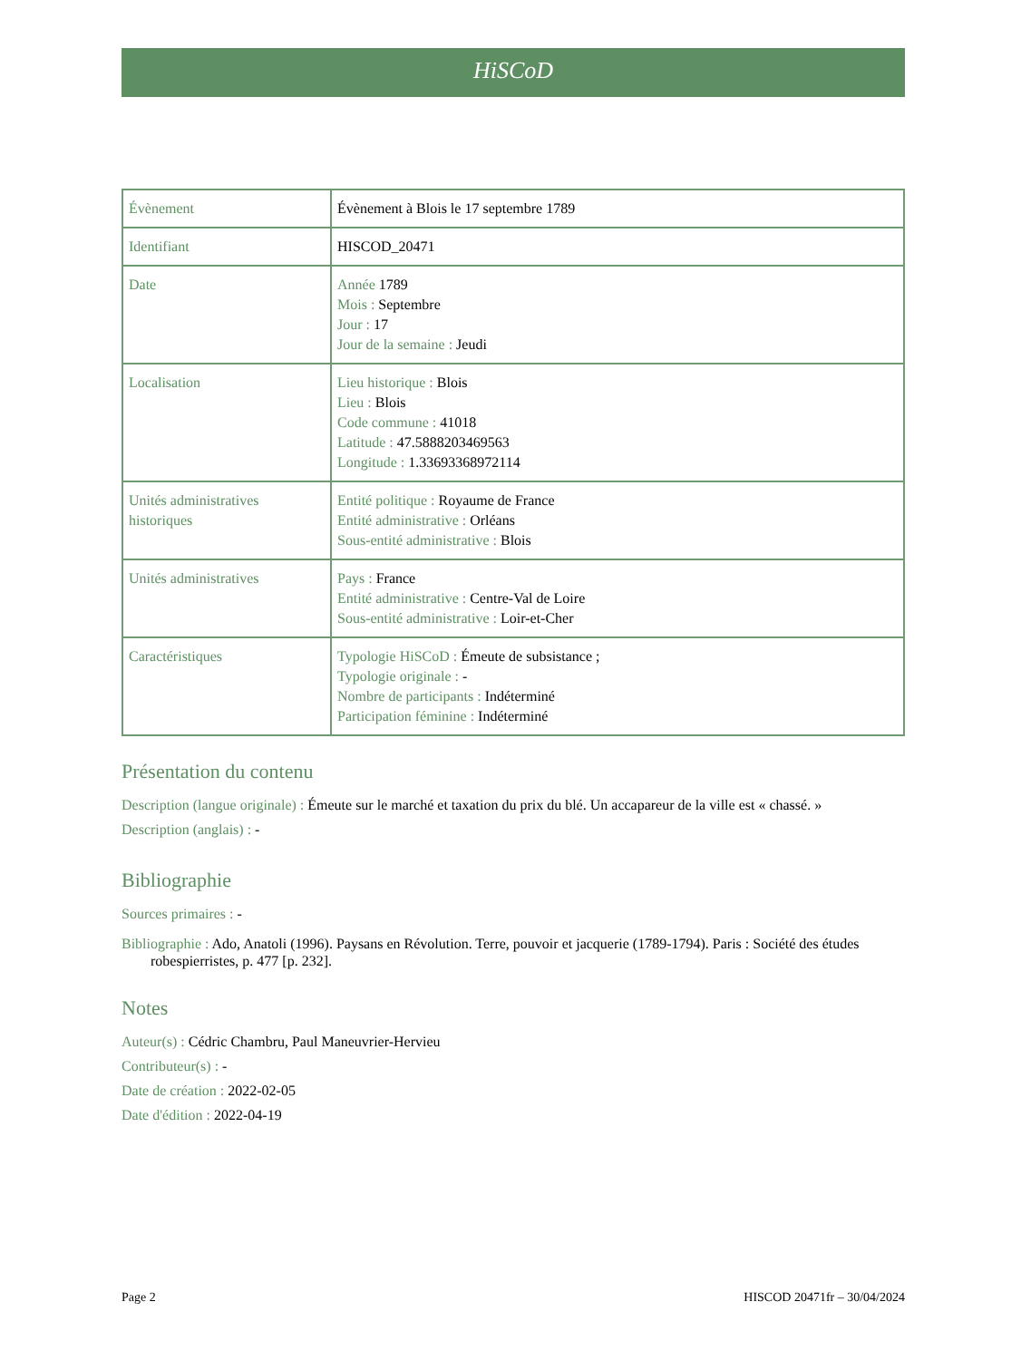HiSCoD
| Évènement | Évènement à Blois le 17 septembre 1789 |
| Identifiant | HISCOD_20471 |
| Date | Année 1789 Mois : Septembre Jour : 17 Jour de la semaine : Jeudi |
| Localisation | Lieu historique : Blois Lieu : Blois Code commune : 41018 Latitude : 47.5888203469563 Longitude : 1.33693368972114 |
| Unités administratives historiques | Entité politique : Royaume de France Entité administrative : Orléans Sous-entité administrative : Blois |
| Unités administratives | Pays : France Entité administrative : Centre-Val de Loire Sous-entité administrative : Loir-et-Cher |
| Caractéristiques | Typologie HiSCoD : Émeute de subsistance ; Typologie originale : - Nombre de participants : Indéterminé Participation féminine : Indéterminé |
Présentation du contenu
Description (langue originale) : Émeute sur le marché et taxation du prix du blé. Un accapareur de la ville est « chassé. »
Description (anglais) : -
Bibliographie
Sources primaires : -
Bibliographie : Ado, Anatoli (1996). Paysans en Révolution. Terre, pouvoir et jacquerie (1789-1794). Paris : Société des études robespierristes, p. 477 [p. 232].
Notes
Auteur(s) : Cédric Chambru, Paul Maneuvrier-Hervieu
Contributeur(s) : -
Date de création : 2022-02-05
Date d'édition : 2022-04-19
Page 2 HISCOD 20471fr – 30/04/2024